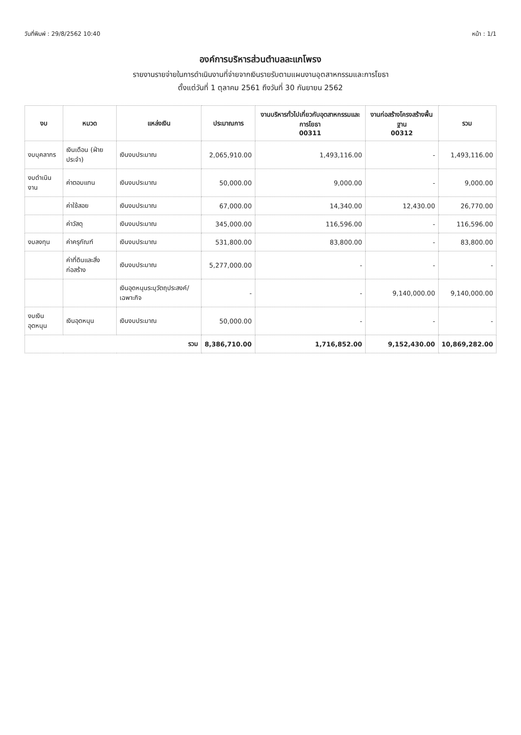วันที่พิมพ์ : 29/8/2562 10:40 หน้า : 1/1
องค์การบริหารส่วนตำบลละแกโพรง
รายงานรายจ่ายในการดำเนินงานที่จ่ายจากเงินรายรับตามแผนงานอุตสาหกรรมและการโยธา
ตั้งแต่วันที่ 1 ตุลาคม 2561 ถึงวันที่ 30 กันยายน 2562
| งบ | หมวด | แหล่งเงิน | ประมาณการ | งานบริหารทั่วไปเกี่ยวกับอุตสาหกรรมและการโยธา 00311 | งานก่อสร้างโครงสร้างพื้นฐาน 00312 | รวม |
| --- | --- | --- | --- | --- | --- | --- |
| งบบุคลากร | เงินเดือน (ฝ่ายประจำ) | เงินงบประมาณ | 2,065,910.00 | 1,493,116.00 | - | 1,493,116.00 |
| งบดำเนินงาน | ค่าตอบแทน | เงินงบประมาณ | 50,000.00 | 9,000.00 | - | 9,000.00 |
| | ค่าใช้สอย | เงินงบประมาณ | 67,000.00 | 14,340.00 | 12,430.00 | 26,770.00 |
| | ค่าวัสดุ | เงินงบประมาณ | 345,000.00 | 116,596.00 | - | 116,596.00 |
| งบลงทุน | ค่าครุภัณฑ์ | เงินงบประมาณ | 531,800.00 | 83,800.00 | - | 83,800.00 |
| | ค่าที่ดินและสิ่งก่อสร้าง | เงินงบประมาณ | 5,277,000.00 | - | - | - |
| | | เงินอุดหนุนระบุวัตถุประสงค์/เฉพาะกิจ | - | - | 9,140,000.00 | 9,140,000.00 |
| งบเงินอุดหนุน | เงินอุดหนุน | เงินงบประมาณ | 50,000.00 | - | - | - |
| รวม | | | 8,386,710.00 | 1,716,852.00 | 9,152,430.00 | 10,869,282.00 |